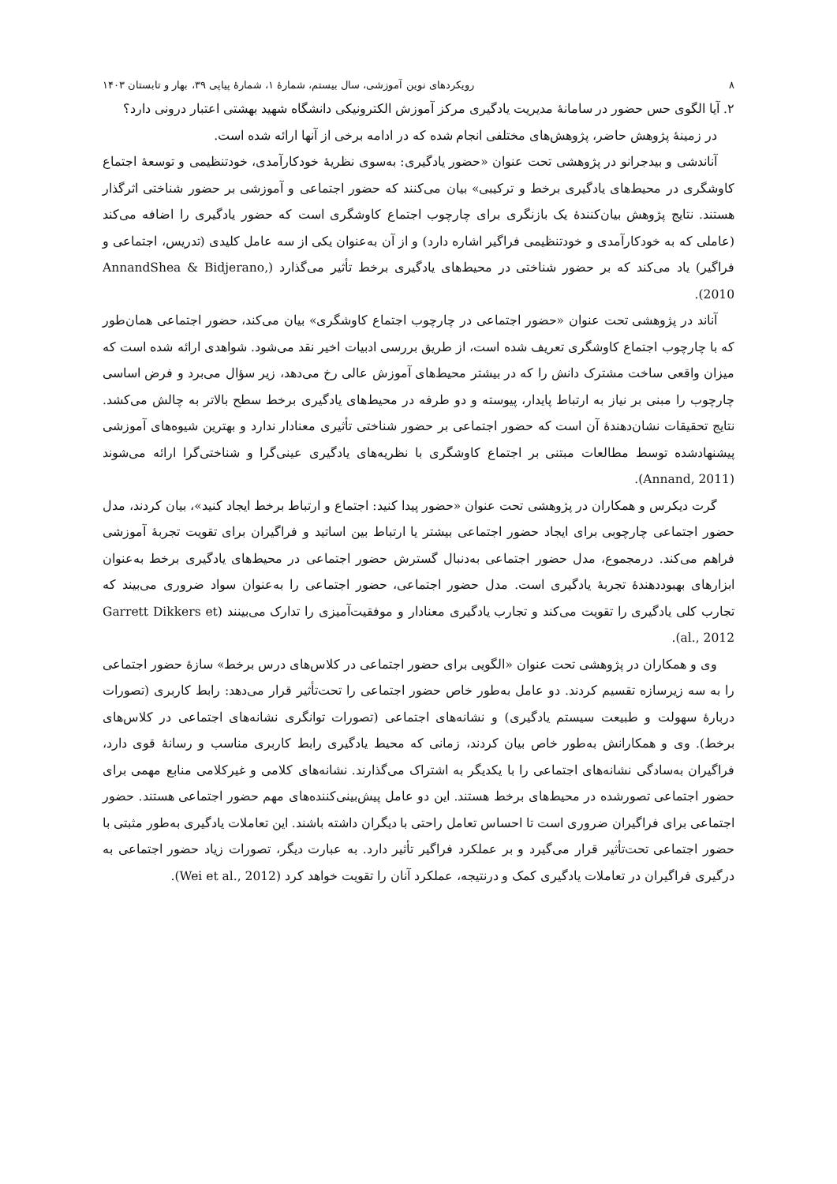۸ رویکردهای نوین آموزشی، سال بیستم، شمارۀ ۱، شمارۀ پیاپی ۳۹، بهار و تابستان ۱۴۰۳
۲. آیا الگوی حس حضور در سامانۀ مدیریت یادگیری مرکز آموزش الکترونیکی دانشگاه شهید بهشتی اعتبار درونی دارد؟
در زمینۀ پژوهش حاضر، پژوهش‌های مختلفی انجام شده که در ادامه برخی از آنها ارائه شده است.
آناندشی و بیدجرانو در پژوهشی تحت عنوان «حضور یادگیری: به‌سوی نظریۀ خودکارآمدی، خودتنظیمی و توسعۀ اجتماع کاوشگری در محیط‌های یادگیری برخط و ترکیبی» بیان می‌کنند که حضور اجتماعی و آموزشی بر حضور شناختی اثرگذار هستند. نتایج پژوهش بیان‌کنندۀ یک بازنگری برای چارچوب اجتماع کاوشگری است که حضور یادگیری را اضافه می‌کند (عاملی که به خودکارآمدی و خودتنظیمی فراگیر اشاره دارد) و از آن به‌عنوان یکی از سه عامل کلیدی (تدریس، اجتماعی و فراگیر) یاد می‌کند که بر حضور شناختی در محیط‌های یادگیری برخط تأثیر می‌گذارد (AnnandShea & Bidjerano, 2010).
آناند در پژوهشی تحت عنوان «حضور اجتماعی در چارچوب اجتماع کاوشگری» بیان می‌کند، حضور اجتماعی همان‌طور که با چارچوب اجتماع کاوشگری تعریف شده است، از طریق بررسی ادبیات اخیر نقد می‌شود. شواهدی ارائه شده است که میزان واقعی ساخت مشترک دانش را که در بیشتر محیط‌های آموزش عالی رخ می‌دهد، زیر سؤال می‌برد و فرض اساسی چارچوب را مبنی بر نیاز به ارتباط پایدار، پیوسته و دو طرفه در محیط‌های یادگیری برخط سطح بالاتر به چالش می‌کشد. نتایج تحقیقات نشان‌دهندۀ آن است که حضور اجتماعی بر حضور شناختی تأثیری معنادار ندارد و بهترین شیوه‌های آموزشی پیشنهادشده توسط مطالعات مبتنی بر اجتماع کاوشگری با نظریه‌های یادگیری عینی‌گرا و شناختی‌گرا ارائه می‌شوند (Annand, 2011).
گرت دیکرس و همکاران در پژوهشی تحت عنوان «حضور پیدا کنید: اجتماع و ارتباط برخط ایجاد کنید»، بیان کردند، مدل حضور اجتماعی چارچوبی برای ایجاد حضور اجتماعی بیشتر یا ارتباط بین اساتید و فراگیران برای تقویت تجربۀ آموزشی فراهم می‌کند. درمجموع، مدل حضور اجتماعی به‌دنبال گسترش حضور اجتماعی در محیط‌های یادگیری برخط به‌عنوان ابزارهای بهبوددهندۀ تجربۀ یادگیری است. مدل حضور اجتماعی، حضور اجتماعی را به‌عنوان سواد ضروری می‌بیند که تجارب کلی یادگیری را تقویت می‌کند و تجارب یادگیری معنادار و موفقیت‌آمیزی را تدارک می‌بینند (Garrett Dikkers et al., 2012).
وی و همکاران در پژوهشی تحت عنوان «الگویی برای حضور اجتماعی در کلاس‌های درس برخط» سازۀ حضور اجتماعی را به سه زیرسازه تقسیم کردند. دو عامل به‌طور خاص حضور اجتماعی را تحت‌تأثیر قرار می‌دهد: رابط کاربری (تصورات دربارۀ سهولت و طبیعت سیستم یادگیری) و نشانه‌های اجتماعی (تصورات توانگری نشانه‌های اجتماعی در کلاس‌های برخط). وی و همکارانش به‌طور خاص بیان کردند، زمانی که محیط یادگیری رابط کاربری مناسب و رسانۀ قوی دارد، فراگیران به‌سادگی نشانه‌های اجتماعی را با یکدیگر به اشتراک می‌گذارند. نشانه‌های کلامی و غیرکلامی منابع مهمی برای حضور اجتماعی تصورشده در محیط‌های برخط هستند. این دو عامل پیش‌بینی‌کننده‌های مهم حضور اجتماعی هستند. حضور اجتماعی برای فراگیران ضروری است تا احساس تعامل راحتی با دیگران داشته باشند. این تعاملات یادگیری به‌طور مثبتی با حضور اجتماعی تحت‌تأثیر قرار می‌گیرد و بر عملکرد فراگیر تأثیر دارد. به عبارت دیگر، تصورات زیاد حضور اجتماعی به درگیری فراگیران در تعاملات یادگیری کمک و درنتیجه، عملکرد آنان را تقویت خواهد کرد (Wei et al., 2012).